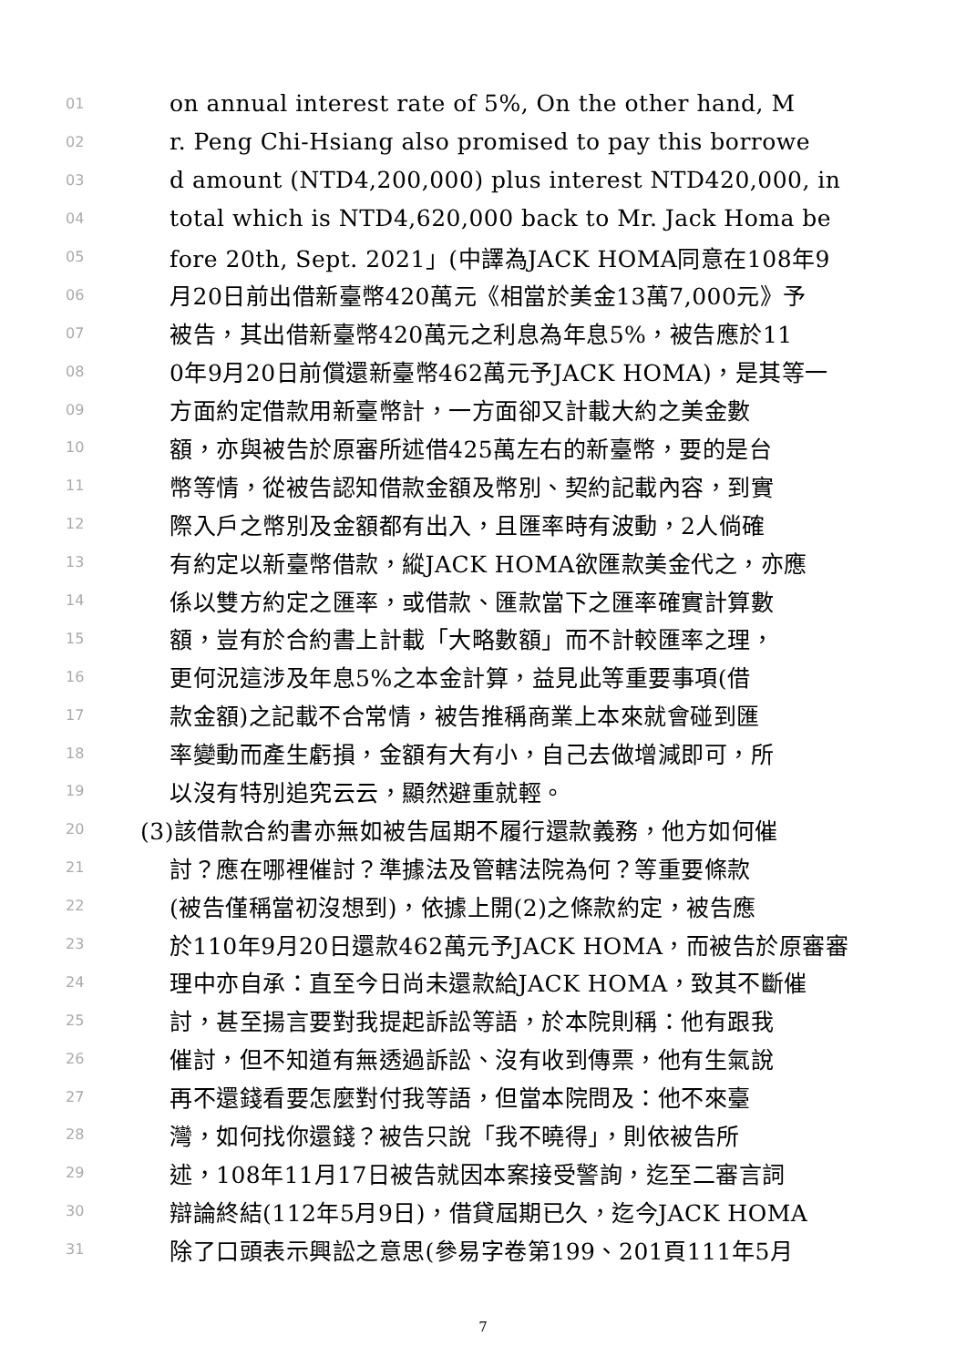01 on annual interest rate of 5%, On the other hand, M
02 r. Peng Chi-Hsiang also promised to pay this borrowe
03 d amount (NTD4,200,000) plus interest NTD420,000, in
04 total which is NTD4,620,000 back to Mr. Jack Homa be
05 fore 20th, Sept. 2021」(中譯為JACK HOMA同意在108年9
06 月20日前出借新臺幣420萬元《相當於美金13萬7,000元》予
07 被告，其出借新臺幣420萬元之利息為年息5%，被告應於11
08 0年9月20日前償還新臺幣462萬元予JACK HOMA)，是其等一
09 方面約定借款用新臺幣計，一方面卻又計載大約之美金數
10 額，亦與被告於原審所述借425萬左右的新臺幣，要的是台
11 幣等情，從被告認知借款金額及幣別、契約記載內容，到實
12 際入戶之幣別及金額都有出入，且匯率時有波動，2人倘確
13 有約定以新臺幣借款，縱JACK HOMA欲匯款美金代之，亦應
14 係以雙方約定之匯率，或借款、匯款當下之匯率確實計算數
15 額，豈有於合約書上計載「大略數額」而不計較匯率之理，
16 更何況這涉及年息5%之本金計算，益見此等重要事項(借
17 款金額)之記載不合常情，被告推稱商業上本來就會碰到匯
18 率變動而產生虧損，金額有大有小，自己去做增減即可，所
19 以沒有特別追究云云，顯然避重就輕。
20 (3)該借款合約書亦無如被告屆期不履行還款義務，他方如何催
21 討？應在哪裡催討？準據法及管轄法院為何？等重要條款
22 (被告僅稱當初沒想到)，依據上開(2)之條款約定，被告應
23 於110年9月20日還款462萬元予JACK HOMA，而被告於原審審
24 理中亦自承：直至今日尚未還款給JACK HOMA，致其不斷催
25 討，甚至揚言要對我提起訴訟等語，於本院則稱：他有跟我
26 催討，但不知道有無透過訴訟、沒有收到傳票，他有生氣說
27 再不還錢看要怎麼對付我等語，但當本院問及：他不來臺
28 灣，如何找你還錢？被告只說「我不曉得」，則依被告所
29 述，108年11月17日被告就因本案接受警詢，迄至二審言詞
30 辯論終結(112年5月9日)，借貸屆期已久，迄今JACK HOMA
31 除了口頭表示興訟之意思(參易字卷第199、201頁111年5月
7